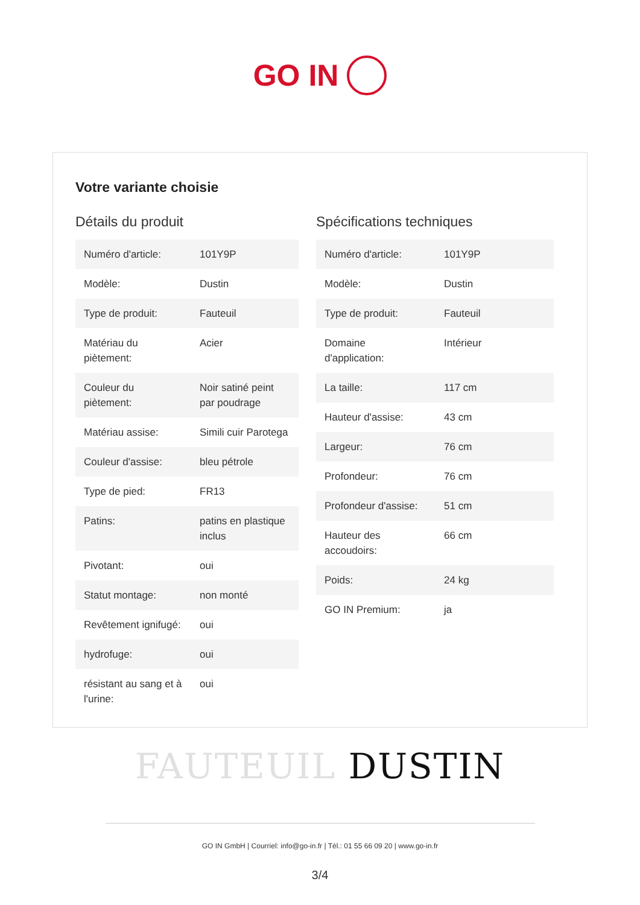GO IN
Votre variante choisie
Détails du produit
| Numéro d'article: | 101Y9P |
| Modèle: | Dustin |
| Type de produit: | Fauteuil |
| Matériau du piètement: | Acier |
| Couleur du piètement: | Noir satiné peint par poudrage |
| Matériau assise: | Simili cuir Parotega |
| Couleur d'assise: | bleu pétrole |
| Type de pied: | FR13 |
| Patins: | patins en plastique inclus |
| Pivotant: | oui |
| Statut montage: | non monté |
| Revêtement ignifugé: | oui |
| hydrofuge: | oui |
| résistant au sang et à l'urine: | oui |
Spécifications techniques
| Numéro d'article: | 101Y9P |
| Modèle: | Dustin |
| Type de produit: | Fauteuil |
| Domaine d'application: | Intérieur |
| La taille: | 117 cm |
| Hauteur d'assise: | 43 cm |
| Largeur: | 76 cm |
| Profondeur: | 76 cm |
| Profondeur d'assise: | 51 cm |
| Hauteur des accoudoirs: | 66 cm |
| Poids: | 24 kg |
| GO IN Premium: | ja |
FAUTEUIL DUSTIN
GO IN GmbH | Courriel: info@go-in.fr | Tél.: 01 55 66 09 20 | www.go-in.fr
3/4